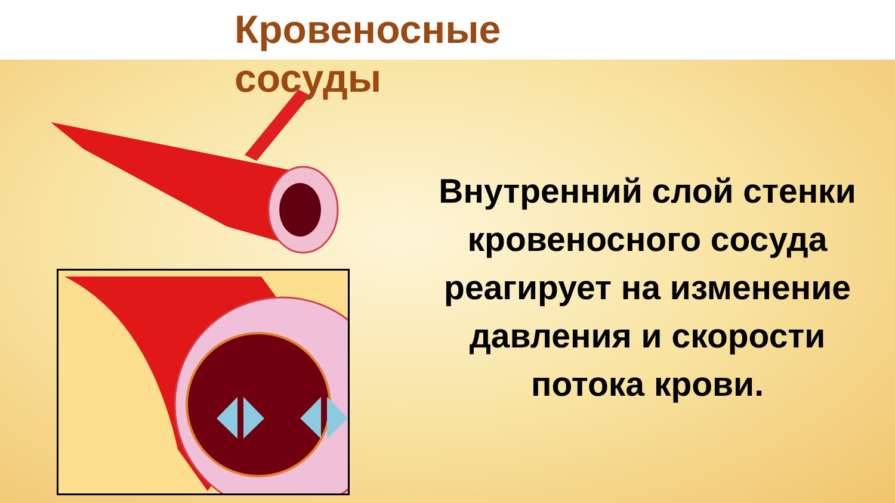Кровеносные сосуды
Внутренний слой стенки кровеносного сосуда реагирует на изменение давления и скорости потока крови.